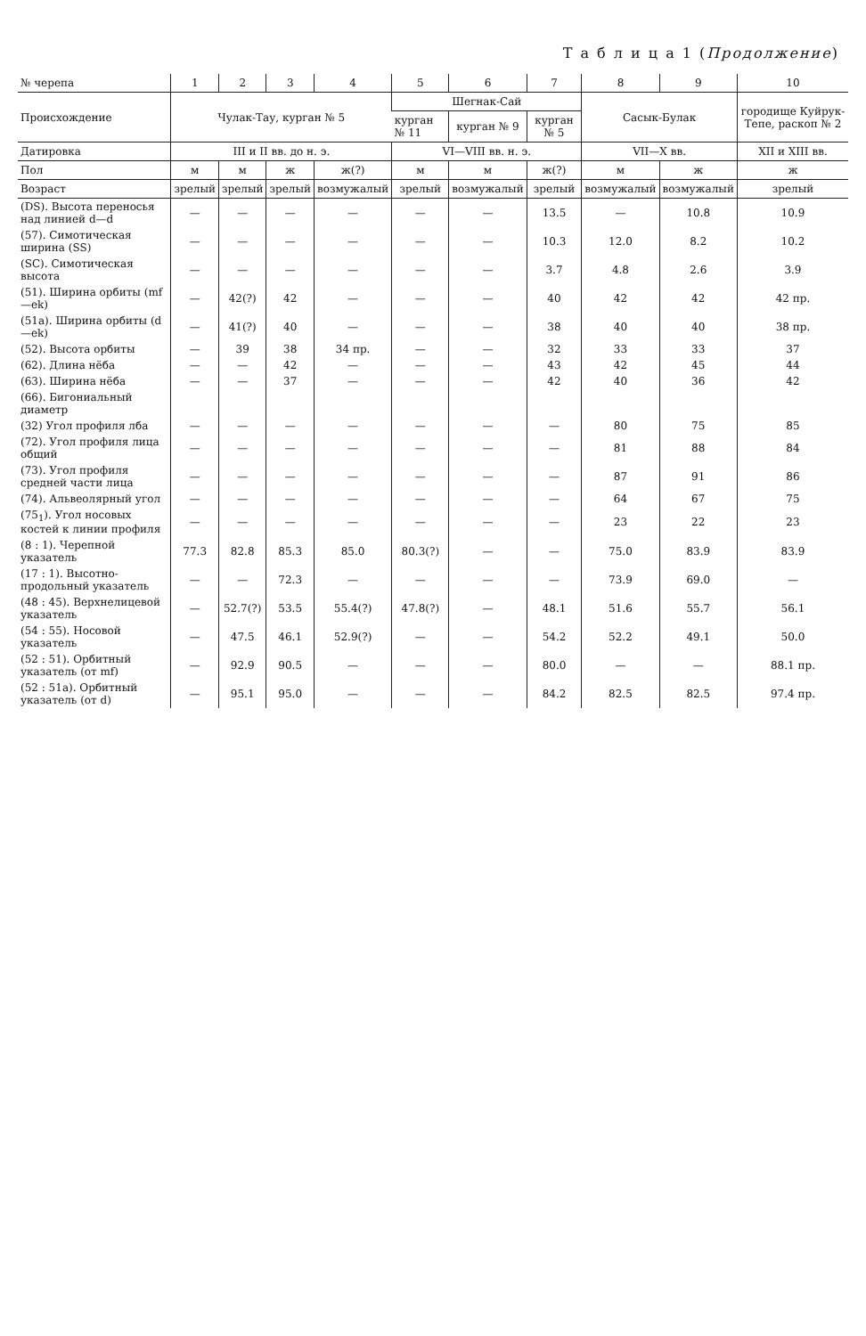Т а б л и ц а 1 (Продолжение)
| № черепа | 1 | 2 | 3 | 4 | 5 | 6 | 7 | 8 | 9 | 10 |
| --- | --- | --- | --- | --- | --- | --- | --- | --- | --- | --- |
| Происхождение | Чулак-Тау, курган № 5 | | | | Шегнак-Сай | | | Сасык-Булак | | городище Куйрук-Тепе, раскоп № 2 |
| | | | | | курган № 11 | курган № 9 | курган № 5 | | | |
| Датировка | III и II вв. до н. э. | | | | VI—VIII вв. н. э. | | | VII—X вв. | | XII и XIII вв. |
| Пол | м | м | ж | ж(?) | м | м | ж(?) | м | ж | ж |
| Возраст | зрелый | зрелый | зрелый | возмужалый | зрелый | возмужалый | зрелый | возмужалый | возмужалый | зрелый |
| (DS). Высота переносья над линией d—d | — | — | — | — | — | — | 13.5 | — | 10.8 | 10.9 |
| (57). Симотическая ширина (SS) | — | — | — | — | — | — | 10.3 | 12.0 | 8.2 | 10.2 |
| (SC). Симотическая высота | — | — | — | — | — | — | 3.7 | 4.8 | 2.6 | 3.9 |
| (51). Ширина орбиты (mf—ek) | — | 42(?) | 42 | — | — | — | 40 | 42 | 42 | 42 пр. |
| (51a). Ширина орбиты (d—ek) | — | 41(?) | 40 | — | — | — | 38 | 40 | 40 | 38 пр. |
| (52). Высота орбиты | — | 39 | 38 | 34 пр. | — | — | 32 | 33 | 33 | 37 |
| (62). Длина нёба | — | — | 42 | — | — | — | 43 | 42 | 45 | 44 |
| (63). Ширина нёба | — | — | 37 | — | — | — | 42 | 40 | 36 | 42 |
| (66). Бигониальный диаметр | | | | | | | | | | |
| (32) Угол профиля лба | — | — | — | — | — | — | — | 80 | 75 | 85 |
| (72). Угол профиля лица общий | — | — | — | — | — | — | — | 81 | 88 | 84 |
| (73). Угол профиля средней части лица | — | — | — | — | — | — | — | 87 | 91 | 86 |
| (74). Альвеолярный угол | — | — | — | — | — | — | — | 64 | 67 | 75 |
| (75<sub>1</sub>). Угол носовых костей к линии профиля | — | — | — | — | — | — | — | 23 | 22 | 23 |
| (8 : 1). Черепной указатель | 77.3 | 82.8 | 85.3 | 85.0 | 80.3(?) | — | — | 75.0 | 83.9 | 83.9 |
| (17 : 1). Высотно-продольный указатель | — | — | 72.3 | — | — | — | — | 73.9 | 69.0 | — |
| (48 : 45). Верхнелицевой указатель | — | 52.7(?) | 53.5 | 55.4(?) | 47.8(?) | — | 48.1 | 51.6 | 55.7 | 56.1 |
| (54 : 55). Носовой указатель | — | 47.5 | 46.1 | 52.9(?) | — | — | 54.2 | 52.2 | 49.1 | 50.0 |
| (52 : 51). Орбитный указатель (от mf) | — | 92.9 | 90.5 | — | — | — | 80.0 | — | — | 88.1 пр. |
| (52 : 51a). Орбитный указатель (от d) | — | 95.1 | 95.0 | — | — | — | 84.2 | 82.5 | 82.5 | 97.4 пр. |